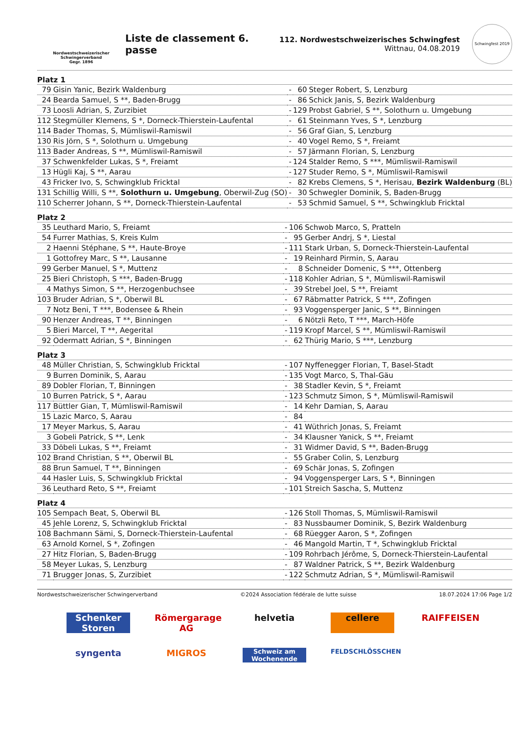Nordwestschweizerischer Schwingerverband
Gegr. 1896
Liste de classement 6. passe
112. Nordwestschweizerisches Schwingfest
Wittnau, 04.08.2019
Schwingfest 2019
Platz 1
| 79 | Gisin Yanic, Bezirk Waldenburg | - | 60 | Steger Robert, S, Lenzburg |
| 24 | Bearda Samuel, S **, Baden-Brugg | - | 86 | Schick Janis, S, Bezirk Waldenburg |
| 73 | Loosli Adrian, S, Zurzibiet | - | 129 | Probst Gabriel, S **, Solothurn u. Umgebung |
| 112 | Stegmüller Klemens, S *, Dorneck-Thierstein-Laufental | - | 61 | Steinmann Yves, S *, Lenzburg |
| 114 | Bader Thomas, S, Mümliswil-Ramiswil | - | 56 | Graf Gian, S, Lenzburg |
| 130 | Ris Jörn, S *, Solothurn u. Umgebung | - | 40 | Vogel Remo, S *, Freiamt |
| 113 | Bader Andreas, S **, Mümliswil-Ramiswil | - | 57 | Järmann Florian, S, Lenzburg |
| 37 | Schwenkfelder Lukas, S *, Freiamt | - | 124 | Stalder Remo, S ***, Mümliswil-Ramiswil |
| 13 | Hügli Kaj, S **, Aarau | - | 127 | Studer Remo, S *, Mümliswil-Ramiswil |
| 43 | Fricker Ivo, S, Schwingklub Fricktal | - | 82 | Krebs Clemens, S *, Herisau, Bezirk Waldenburg (BL) |
| 131 | Schillig Willi, S **, Solothurn u. Umgebung , Oberwil-Zug (SO) | - | 30 | Schwegler Dominik, S, Baden-Brugg |
| 110 | Scherrer Johann, S **, Dorneck-Thierstein-Laufental | - | 53 | Schmid Samuel, S **, Schwingklub Fricktal |
Platz 2
| 35 | Leuthard Mario, S, Freiamt | - | 106 | Schwob Marco, S, Pratteln |
| 54 | Furrer Mathias, S, Kreis Kulm | - | 95 | Gerber Andrj, S *, Liestal |
| 2 | Haenni Stéphane, S **, Haute-Broye | - | 111 | Stark Urban, S, Dorneck-Thierstein-Laufental |
| 1 | Gottofrey Marc, S **, Lausanne | - | 19 | Reinhard Pirmin, S, Aarau |
| 99 | Gerber Manuel, S *, Muttenz | - | 8 | Schneider Domenic, S ***, Ottenberg |
| 25 | Bieri Christoph, S ***, Baden-Brugg | - | 118 | Kohler Adrian, S *, Mümliswil-Ramiswil |
| 4 | Mathys Simon, S **, Herzogenbuchsee | - | 39 | Strebel Joel, S **, Freiamt |
| 103 | Bruder Adrian, S *, Oberwil BL | - | 67 | Räbmatter Patrick, S ***, Zofingen |
| 7 | Notz Beni, T ***, Bodensee & Rhein | - | 93 | Voggensperger Janic, S **, Binningen |
| 90 | Henzer Andreas, T **, Binningen | - | 6 | Nötzli Reto, T ***, March-Höfe |
| 5 | Bieri Marcel, T **, Aegerital | - | 119 | Kropf Marcel, S **, Mümliswil-Ramiswil |
| 92 | Odermatt Adrian, S *, Binningen | - | 62 | Thürig Mario, S ***, Lenzburg |
Platz 3
| 48 | Müller Christian, S, Schwingklub Fricktal | - | 107 | Nyffenegger Florian, T, Basel-Stadt |
| 9 | Burren Dominik, S, Aarau | - | 135 | Vogt Marco, S, Thal-Gäu |
| 89 | Dobler Florian, T, Binningen | - | 38 | Stadler Kevin, S *, Freiamt |
| 10 | Burren Patrick, S *, Aarau | - | 123 | Schmutz Simon, S *, Mümliswil-Ramiswil |
| 117 | Büttler Gian, T, Mümliswil-Ramiswil | - | 14 | Kehr Damian, S, Aarau |
| 15 | Lazic Marco, S, Aarau | - | 84 | |
| 17 | Meyer Markus, S, Aarau | - | 41 | Wüthrich Jonas, S, Freiamt |
| 3 | Gobeli Patrick, S **, Lenk | - | 34 | Klausner Yanick, S **, Freiamt |
| 33 | Döbeli Lukas, S **, Freiamt | - | 31 | Widmer David, S **, Baden-Brugg |
| 102 | Brand Christian, S **, Oberwil BL | - | 55 | Graber Colin, S, Lenzburg |
| 88 | Brun Samuel, T **, Binningen | - | 69 | Schär Jonas, S, Zofingen |
| 44 | Hasler Luis, S, Schwingklub Fricktal | - | 94 | Voggensperger Lars, S *, Binningen |
| 36 | Leuthard Reto, S **, Freiamt | - | 101 | Streich Sascha, S, Muttenz |
Platz 4
| 105 | Sempach Beat, S, Oberwil BL | - | 126 | Stoll Thomas, S, Mümliswil-Ramiswil |
| 45 | Jehle Lorenz, S, Schwingklub Fricktal | - | 83 | Nussbaumer Dominik, S, Bezirk Waldenburg |
| 108 | Bachmann Sämi, S, Dorneck-Thierstein-Laufental | - | 68 | Rüegger Aaron, S *, Zofingen |
| 63 | Arnold Kornel, S *, Zofingen | - | 46 | Mangold Martin, T *, Schwingklub Fricktal |
| 27 | Hitz Florian, S, Baden-Brugg | - | 109 | Rohrbach Jérôme, S, Dorneck-Thierstein-Laufental |
| 58 | Meyer Lukas, S, Lenzburg | - | 87 | Waldner Patrick, S **, Bezirk Waldenburg |
| 71 | Brugger Jonas, S, Zurzibiet | - | 122 | Schmutz Adrian, S *, Mümliswil-Ramiswil |
Nordwestschweizerischer Schwingerverband ©2024 Association fédérale de lutte suisse 18.07.2024 17:06 Page 1/2
Schenker Storen Römergarage AG helvetia cellere RAIFFEISEN syngenta MIGROS Schweiz am Wochenende FELDSCHLÖSSCHEN